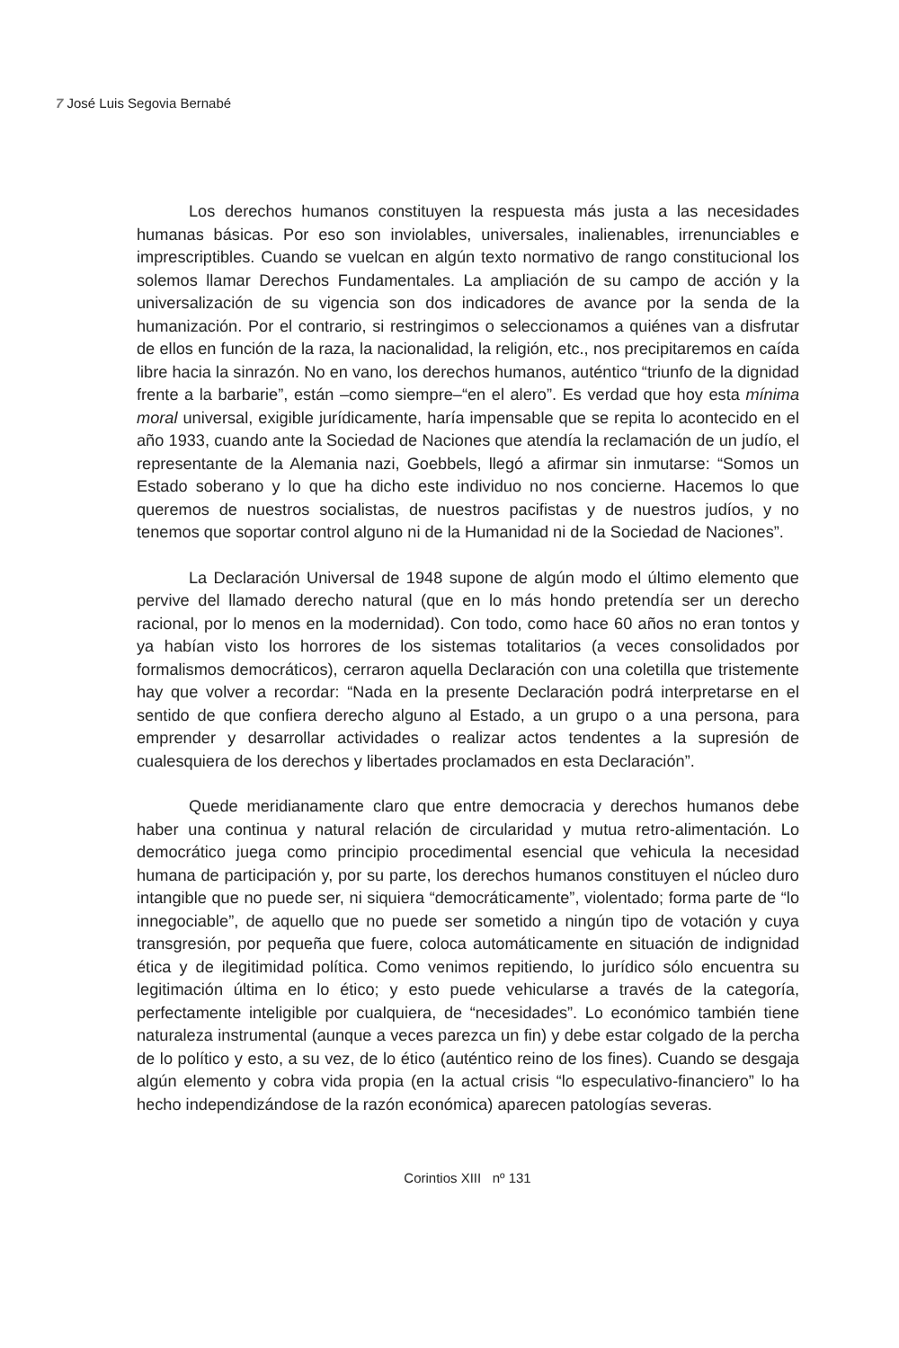7 José Luis Segovia Bernabé
Los derechos humanos constituyen la respuesta más justa a las necesidades humanas básicas. Por eso son inviolables, universales, inalienables, irrenunciables e imprescriptibles. Cuando se vuelcan en algún texto normativo de rango constitucional los solemos llamar Derechos Fundamentales. La ampliación de su campo de acción y la universalización de su vigencia son dos indicadores de avance por la senda de la humanización. Por el contrario, si restringimos o seleccionamos a quiénes van a disfrutar de ellos en función de la raza, la nacionalidad, la religión, etc., nos precipitaremos en caída libre hacia la sinrazón. No en vano, los derechos humanos, auténtico “triunfo de la dignidad frente a la barbarie”, están –como siempre–“en el alero”. Es verdad que hoy esta mínima moral universal, exigible jurídicamente, haría impensable que se repita lo acontecido en el año 1933, cuando ante la Sociedad de Naciones que atendía la reclamación de un judío, el representante de la Alemania nazi, Goebbels, llegó a afirmar sin inmutarse: “Somos un Estado soberano y lo que ha dicho este individuo no nos concierne. Hacemos lo que queremos de nuestros socialistas, de nuestros pacifistas y de nuestros judíos, y no tenemos que soportar control alguno ni de la Humanidad ni de la Sociedad de Naciones”.
La Declaración Universal de 1948 supone de algún modo el último elemento que pervive del llamado derecho natural (que en lo más hondo pretendía ser un derecho racional, por lo menos en la modernidad). Con todo, como hace 60 años no eran tontos y ya habían visto los horrores de los sistemas totalitarios (a veces consolidados por formalismos democráticos), cerraron aquella Declaración con una coletilla que tristemente hay que volver a recordar: “Nada en la presente Declaración podrá interpretarse en el sentido de que confiera derecho alguno al Estado, a un grupo o a una persona, para emprender y desarrollar actividades o realizar actos tendentes a la supresión de cualesquiera de los derechos y libertades proclamados en esta Declaración”.
Quede meridianamente claro que entre democracia y derechos humanos debe haber una continua y natural relación de circularidad y mutua retro-alimentación. Lo democrático juega como principio procedimental esencial que vehicula la necesidad humana de participación y, por su parte, los derechos humanos constituyen el núcleo duro intangible que no puede ser, ni siquiera “democráticamente”, violentado; forma parte de “lo innegociable”, de aquello que no puede ser sometido a ningún tipo de votación y cuya transgresión, por pequeña que fuere, coloca automáticamente en situación de indignidad ética y de ilegitimidad política. Como venimos repitiendo, lo jurídico sólo encuentra su legitimación última en lo ético; y esto puede vehicularse a través de la categoría, perfectamente inteligible por cualquiera, de “necesidades”. Lo económico también tiene naturaleza instrumental (aunque a veces parezca un fin) y debe estar colgado de la percha de lo político y esto, a su vez, de lo ético (auténtico reino de los fines). Cuando se desgaja algún elemento y cobra vida propia (en la actual crisis “lo especulativo-financiero” lo ha hecho independizándose de la razón económica) aparecen patologías severas.
Corintios XIII nº 131